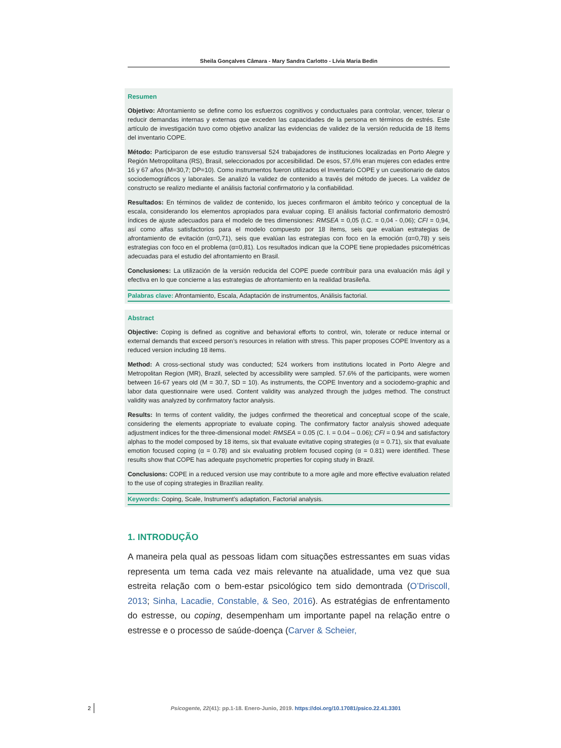Sheila Gonçalves Câmara - Mary Sandra Carlotto - Lívia Maria Bedin
Resumen
Objetivo: Afrontamiento se define como los esfuerzos cognitivos y conductuales para controlar, vencer, tolerar o reducir demandas internas y externas que exceden las capacidades de la persona en términos de estrés. Este artículo de investigación tuvo como objetivo analizar las evidencias de validez de la versión reducida de 18 ítems del inventario COPE.
Método: Participaron de ese estudio transversal 524 trabajadores de instituciones localizadas en Porto Alegre y Región Metropolitana (RS), Brasil, seleccionados por accesibilidad. De esos, 57,6% eran mujeres con edades entre 16 y 67 años (M=30,7; DP=10). Como instrumentos fueron utilizados el Inventario COPE y un cuestionario de datos sociodemográficos y laborales. Se analizó la validez de contenido a través del método de jueces. La validez de constructo se realizo mediante el análisis factorial confirmatorio y la confiabilidad.
Resultados: En términos de validez de contenido, los jueces confirmaron el ámbito teórico y conceptual de la escala, considerando los elementos apropiados para evaluar coping. El análisis factorial confirmatorio demostró índices de ajuste adecuados para el modelo de tres dimensiones: RMSEA = 0,05 (I.C. = 0,04 - 0,06); CFI = 0,94, así como alfas satisfactorios para el modelo compuesto por 18 ítems, seis que evalúan estrategias de afrontamiento de evitación (α=0,71), seis que evalúan las estrategias con foco en la emoción (α=0,78) y seis estrategias con foco en el problema (α=0,81). Los resultados indican que la COPE tiene propiedades psicométricas adecuadas para el estudio del afrontamiento en Brasil.
Conclusiones: La utilización de la versión reducida del COPE puede contribuir para una evaluación más ágil y efectiva en lo que concierne a las estrategias de afrontamiento en la realidad brasileña.
Palabras clave: Afrontamiento, Escala, Adaptación de instrumentos, Análisis factorial.
Abstract
Objective: Coping is defined as cognitive and behavioral efforts to control, win, tolerate or reduce internal or external demands that exceed person’s resources in relation with stress. This paper proposes COPE Inventory as a reduced version including 18 items.
Method: A cross-sectional study was conducted; 524 workers from institutions located in Porto Alegre and Metropolitan Region (MR), Brazil, selected by accessibility were sampled. 57.6% of the participants, were women between 16-67 years old (M = 30.7, SD = 10). As instruments, the COPE Inventory and a sociodemo-graphic and labor data questionnaire were used. Content validity was analyzed through the judges method. The construct validity was analyzed by confirmatory factor analysis.
Results: In terms of content validity, the judges confirmed the theoretical and conceptual scope of the scale, considering the elements appropriate to evaluate coping. The confirmatory factor analysis showed adequate adjustment indices for the three-dimensional model: RMSEA = 0.05 (C. I. = 0.04 – 0.06); CFI = 0.94 and satisfactory alphas to the model composed by 18 items, six that evaluate evitative coping strategies (α = 0.71), six that evaluate emotion focused coping (α = 0.78) and six evaluating problem focused coping (α = 0.81) were identified. These results show that COPE has adequate psychometric properties for coping study in Brazil.
Conclusions: COPE in a reduced version use may contribute to a more agile and more effective evaluation related to the use of coping strategies in Brazilian reality.
Keywords: Coping, Scale, Instrument’s adaptation, Factorial analysis.
1. INTRODUÇÃO
A maneira pela qual as pessoas lidam com situações estressantes em suas vidas representa um tema cada vez mais relevante na atualidade, uma vez que sua estreita relação com o bem-estar psicológico tem sido demontrada (O’Driscoll, 2013; Sinha, Lacadie, Constable, & Seo, 2016). As estratégias de enfrentamento do estresse, ou coping, desempenham um importante papel na relação entre o estresse e o processo de saúde-doença (Carver & Scheier,
2 Psicogente, 22(41): pp.1-18. Enero-Junio, 2019. https://doi.org/10.17081/psico.22.41.3301